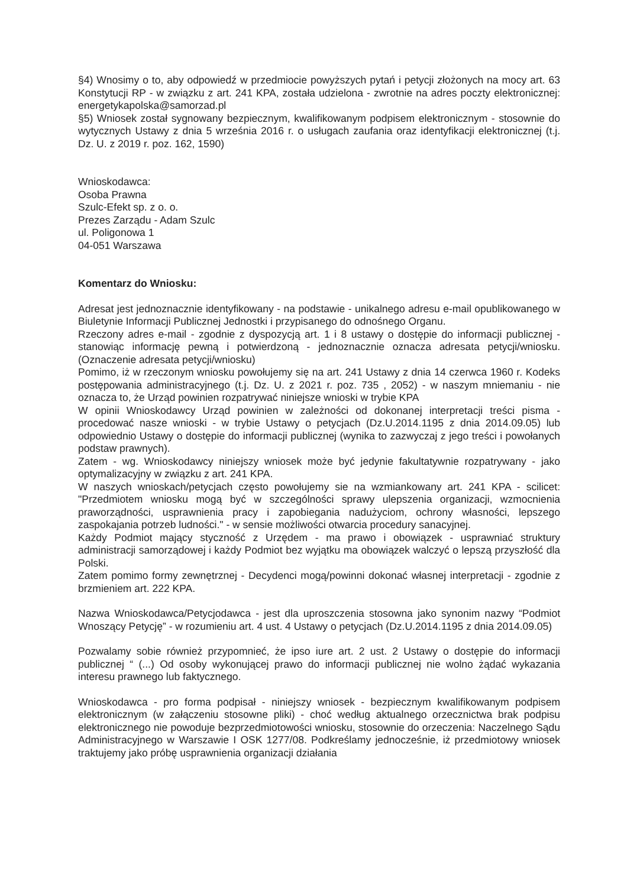§4) Wnosimy o to, aby odpowiedź w przedmiocie powyższych pytań i petycji złożonych na mocy art. 63 Konstytucji RP - w związku z art. 241 KPA, została udzielona - zwrotnie na adres poczty elektronicznej: energetykapolska@samorzad.pl
§5) Wniosek został sygnowany bezpiecznym, kwalifikowanym podpisem elektronicznym - stosownie do wytycznych Ustawy z dnia 5 września 2016 r. o usługach zaufania oraz identyfikacji elektronicznej (t.j. Dz. U. z 2019 r. poz. 162, 1590)
Wnioskodawca:
Osoba Prawna
Szulc-Efekt sp. z o. o.
Prezes Zarządu - Adam Szulc
ul. Poligonowa 1
04-051 Warszawa
Komentarz do Wniosku:
Adresat jest jednoznacznie identyfikowany - na podstawie - unikalnego adresu e-mail opublikowanego w Biuletynie Informacji Publicznej Jednostki i przypisanego do odnośnego Organu.
Rzeczony adres e-mail - zgodnie z dyspozycją art. 1 i 8 ustawy o dostępie do informacji publicznej - stanowiąc informację pewną i potwierdzoną - jednoznacznie oznacza adresata petycji/wniosku. (Oznaczenie adresata petycji/wniosku)
Pomimo, iż w rzeczonym wniosku powołujemy się na art. 241 Ustawy z dnia 14 czerwca 1960 r. Kodeks postępowania administracyjnego (t.j. Dz. U. z 2021 r. poz. 735 , 2052) - w naszym mniemaniu - nie oznacza to, że Urząd powinien rozpatrywać niniejsze wnioski w trybie KPA
W opinii Wnioskodawcy Urząd powinien w zależności od dokonanej interpretacji treści pisma - procedować nasze wnioski - w trybie Ustawy o petycjach (Dz.U.2014.1195 z dnia 2014.09.05) lub odpowiednio Ustawy o dostępie do informacji publicznej (wynika to zazwyczaj z jego treści i powołanych podstaw prawnych).
Zatem - wg. Wnioskodawcy niniejszy wniosek może być jedynie fakultatywnie rozpatrywany - jako optymalizacyjny w związku z art. 241 KPA.
W naszych wnioskach/petycjach często powołujemy sie na wzmiankowany art. 241 KPA - scilicet: "Przedmiotem wniosku mogą być w szczególności sprawy ulepszenia organizacji, wzmocnienia praworządności, usprawnienia pracy i zapobiegania nadużyciom, ochrony własności, lepszego zaspokajania potrzeb ludności." - w sensie możliwości otwarcia procedury sanacyjnej.
Każdy Podmiot mający styczność z Urzędem - ma prawo i obowiązek - usprawniać struktury administracji samorządowej i każdy Podmiot bez wyjątku ma obowiązek walczyć o lepszą przyszłość dla Polski.
Zatem pomimo formy zewnętrznej - Decydenci mogą/powinni dokonać własnej interpretacji - zgodnie z brzmieniem art. 222 KPA.
Nazwa Wnioskodawca/Petycjodawca - jest dla uproszczenia stosowna jako synonim nazwy “Podmiot Wnoszący Petycję” - w rozumieniu art. 4 ust. 4 Ustawy o petycjach (Dz.U.2014.1195 z dnia 2014.09.05)
Pozwalamy sobie również przypomnieć, że ipso iure art. 2 ust. 2 Ustawy o dostępie do informacji publicznej “ (...) Od osoby wykonującej prawo do informacji publicznej nie wolno żądać wykazania interesu prawnego lub faktycznego.
Wnioskodawca - pro forma podpisał - niniejszy wniosek - bezpiecznym kwalifikowanym podpisem elektronicznym (w załączeniu stosowne pliki) - choć według aktualnego orzecznictwa brak podpisu elektronicznego nie powoduje bezprzedmiotowości wniosku, stosownie do orzeczenia: Naczelnego Sądu Administracyjnego w Warszawie I OSK 1277/08. Podkreślamy jednocześnie, iż przedmiotowy wniosek traktujemy jako próbę usprawnienia organizacji działania